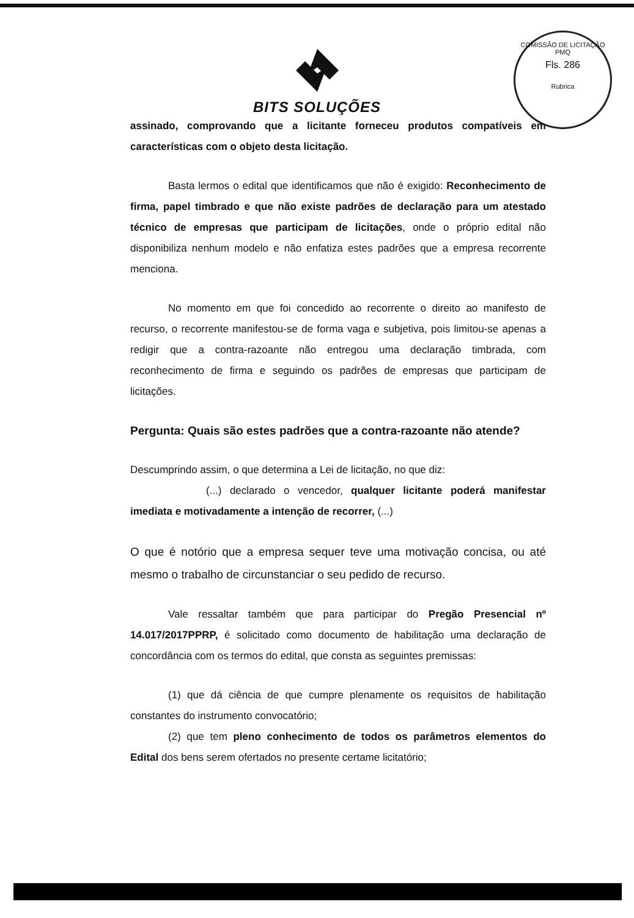COMISSÃO DE LICITAÇÃO
PMQ
Fls. 286
Rubrica
BITS SOLUÇÕES
assinado, comprovando que a licitante forneceu produtos compatíveis em características com o objeto desta licitação.
Basta lermos o edital que identificamos que não é exigido: Reconhecimento de firma, papel timbrado e que não existe padrões de declaração para um atestado técnico de empresas que participam de licitações, onde o próprio edital não disponibiliza nenhum modelo e não enfatiza estes padrões que a empresa recorrente menciona.
No momento em que foi concedido ao recorrente o direito ao manifesto de recurso, o recorrente manifestou-se de forma vaga e subjetiva, pois limitou-se apenas a redigir que a contra-razoante não entregou uma declaração timbrada, com reconhecimento de firma e seguindo os padrões de empresas que participam de licitações.
Pergunta: Quais são estes padrões que a contra-razoante não atende?
Descumprindo assim, o que determina a Lei de licitação, no que diz:
(...) declarado o vencedor, qualquer licitante poderá manifestar imediata e motivadamente a intenção de recorrer, (...)
O que é notório que a empresa sequer teve uma motivação concisa, ou até mesmo o trabalho de circunstanciar o seu pedido de recurso.
Vale ressaltar também que para participar do Pregão Presencial nº 14.017/2017PPRP, é solicitado como documento de habilitação uma declaração de concordância com os termos do edital, que consta as seguintes premissas:
(1) que dá ciência de que cumpre plenamente os requisitos de habilitação constantes do instrumento convocatório;
(2) que tem pleno conhecimento de todos os parâmetros elementos do Edital dos bens serem ofertados no presente certame licitatório;